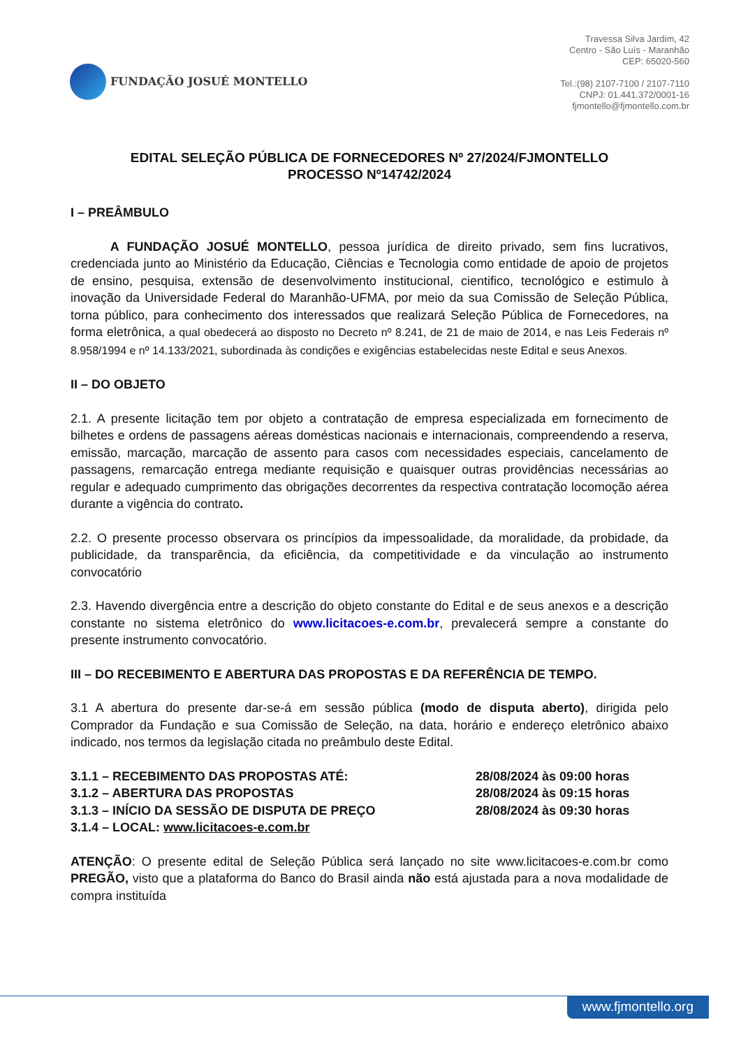FUNDAÇÃO JOSUÉ MONTELLO
Travessa Silva Jardim, 42
Centro - São Luís - Maranhão
CEP: 65020-560
Tel.:(98) 2107-7100 / 2107-7110
CNPJ: 01.441.372/0001-16
fjmontello@fjmontello.com.br
EDITAL SELEÇÃO PÚBLICA DE FORNECEDORES Nº 27/2024/FJMONTELLO
PROCESSO Nº14742/2024
I – PREÂMBULO
A FUNDAÇÃO JOSUÉ MONTELLO, pessoa jurídica de direito privado, sem fins lucrativos, credenciada junto ao Ministério da Educação, Ciências e Tecnologia como entidade de apoio de projetos de ensino, pesquisa, extensão de desenvolvimento institucional, cientifico, tecnológico e estimulo à inovação da Universidade Federal do Maranhão-UFMA, por meio da sua Comissão de Seleção Pública, torna público, para conhecimento dos interessados que realizará Seleção Pública de Fornecedores, na forma eletrônica, a qual obedecerá ao disposto no Decreto nº 8.241, de 21 de maio de 2014, e nas Leis Federais nº 8.958/1994 e nº 14.133/2021, subordinada às condições e exigências estabelecidas neste Edital e seus Anexos.
II – DO OBJETO
2.1. A presente licitação tem por objeto a contratação de empresa especializada em fornecimento de bilhetes e ordens de passagens aéreas domésticas nacionais e internacionais, compreendendo a reserva, emissão, marcação, marcação de assento para casos com necessidades especiais, cancelamento de passagens, remarcação entrega mediante requisição e quaisquer outras providências necessárias ao regular e adequado cumprimento das obrigações decorrentes da respectiva contratação locomoção aérea durante a vigência do contrato.
2.2. O presente processo observara os princípios da impessoalidade, da moralidade, da probidade, da publicidade, da transparência, da eficiência, da competitividade e da vinculação ao instrumento convocatório
2.3. Havendo divergência entre a descrição do objeto constante do Edital e de seus anexos e a descrição constante no sistema eletrônico do www.licitacoes-e.com.br, prevalecerá sempre a constante do presente instrumento convocatório.
III – DO RECEBIMENTO E ABERTURA DAS PROPOSTAS E DA REFERÊNCIA DE TEMPO.
3.1 A abertura do presente dar-se-á em sessão pública (modo de disputa aberto), dirigida pelo Comprador da Fundação e sua Comissão de Seleção, na data, horário e endereço eletrônico abaixo indicado, nos termos da legislação citada no preâmbulo deste Edital.
3.1.1 – RECEBIMENTO DAS PROPOSTAS ATÉ: 28/08/2024 às 09:00 horas
3.1.2 – ABERTURA DAS PROPOSTAS 28/08/2024 às 09:15 horas
3.1.3 – INÍCIO DA SESSÃO DE DISPUTA DE PREÇO 28/08/2024 às 09:30 horas
3.1.4 – LOCAL: www.licitacoes-e.com.br
ATENÇÃO: O presente edital de Seleção Pública será lançado no site www.licitacoes-e.com.br como PREGÃO, visto que a plataforma do Banco do Brasil ainda não está ajustada para a nova modalidade de compra instituída
www.fjmontello.org